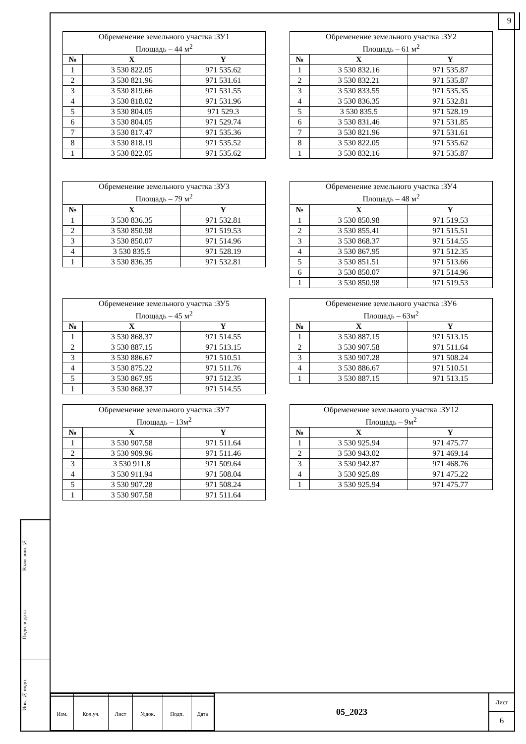9
| Обременение земельного участка :ЗУ1 Площадь – 44 м<sup>2</sup> | | |
| № | X | Y |
| 1 | 3 530 822.05 | 971 535.62 |
| 2 | 3 530 821.96 | 971 531.61 |
| 3 | 3 530 819.66 | 971 531.55 |
| 4 | 3 530 818.02 | 971 531.96 |
| 5 | 3 530 804.05 | 971 529.3 |
| 6 | 3 530 804.05 | 971 529.74 |
| 7 | 3 530 817.47 | 971 535.36 |
| 8 | 3 530 818.19 | 971 535.52 |
| 1 | 3 530 822.05 | 971 535.62 |
| Обременение земельного участка :ЗУ2 Площадь – 61 м<sup>2</sup> | | |
| № | X | Y |
| 1 | 3 530 832.16 | 971 535.87 |
| 2 | 3 530 832.21 | 971 535.87 |
| 3 | 3 530 833.55 | 971 535.35 |
| 4 | 3 530 836.35 | 971 532.81 |
| 5 | 3 530 835.5 | 971 528.19 |
| 6 | 3 530 831.46 | 971 531.85 |
| 7 | 3 530 821.96 | 971 531.61 |
| 8 | 3 530 822.05 | 971 535.62 |
| 1 | 3 530 832.16 | 971 535.87 |
| Обременение земельного участка :ЗУ3 Площадь – 79 м<sup>2</sup> | | |
| № | X | Y |
| 1 | 3 530 836.35 | 971 532.81 |
| 2 | 3 530 850.98 | 971 519.53 |
| 3 | 3 530 850.07 | 971 514.96 |
| 4 | 3 530 835.5 | 971 528.19 |
| 1 | 3 530 836.35 | 971 532.81 |
| Обременение земельного участка :ЗУ4 Площадь – 48 м<sup>2</sup> | | |
| № | X | Y |
| 1 | 3 530 850.98 | 971 519.53 |
| 2 | 3 530 855.41 | 971 515.51 |
| 3 | 3 530 868.37 | 971 514.55 |
| 4 | 3 530 867.95 | 971 512.35 |
| 5 | 3 530 851.51 | 971 513.66 |
| 6 | 3 530 850.07 | 971 514.96 |
| 1 | 3 530 850.98 | 971 519.53 |
| Обременение земельного участка :ЗУ5 Площадь – 45 м<sup>2</sup> | | |
| № | X | Y |
| 1 | 3 530 868.37 | 971 514.55 |
| 2 | 3 530 887.15 | 971 513.15 |
| 3 | 3 530 886.67 | 971 510.51 |
| 4 | 3 530 875.22 | 971 511.76 |
| 5 | 3 530 867.95 | 971 512.35 |
| 1 | 3 530 868.37 | 971 514.55 |
| Обременение земельного участка :ЗУ6 Площадь – 63м<sup>2</sup> | | |
| № | X | Y |
| 1 | 3 530 887.15 | 971 513.15 |
| 2 | 3 530 907.58 | 971 511.64 |
| 3 | 3 530 907.28 | 971 508.24 |
| 4 | 3 530 886.67 | 971 510.51 |
| 1 | 3 530 887.15 | 971 513.15 |
| Обременение земельного участка :ЗУ7 Площадь – 13м<sup>2</sup> | | |
| № | X | Y |
| 1 | 3 530 907.58 | 971 511.64 |
| 2 | 3 530 909.96 | 971 511.46 |
| 3 | 3 530 911.8 | 971 509.64 |
| 4 | 3 530 911.94 | 971 508.04 |
| 5 | 3 530 907.28 | 971 508.24 |
| 1 | 3 530 907.58 | 971 511.64 |
| Обременение земельного участка :ЗУ12 Площадь – 9м<sup>2</sup> | | |
| № | X | Y |
| 1 | 3 530 925.94 | 971 475.77 |
| 2 | 3 530 943.02 | 971 469.14 |
| 3 | 3 530 942.87 | 971 468.76 |
| 4 | 3 530 925.89 | 971 475.22 |
| 1 | 3 530 925.94 | 971 475.77 |
Взам. инв. №
Подп. и дата
Инв. № подп.
| Изм. | Кол.уч. | Лист | №док. | Подп. | Дата |
05_2023
Лист
6